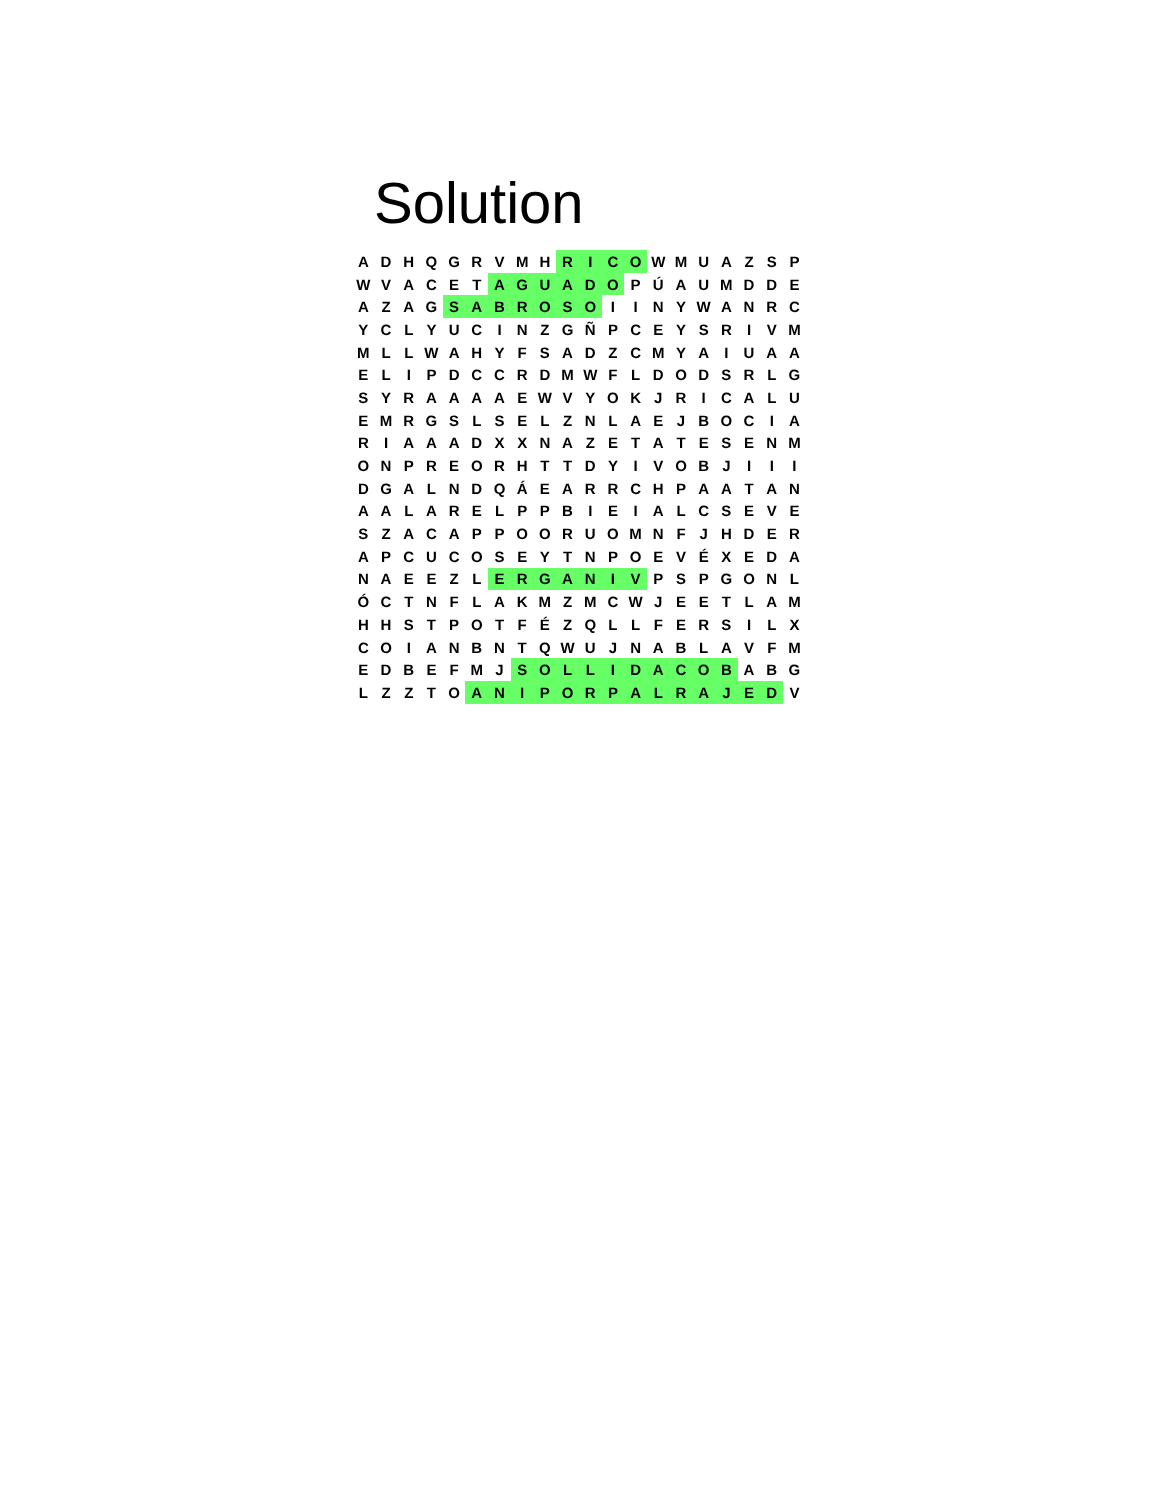Solution
| A | D | H | Q | G | R | V | M | H | R | I | C | O | W | M | U | A | Z | S | P |
| W | V | A | C | E | T | A | G | U | A | D | O | P | Ú | A | U | M | D | D | E |
| A | Z | A | G | S | A | B | R | O | S | O | I | I | N | Y | W | A | N | R | C |
| Y | C | L | Y | U | C | I | N | Z | G | Ñ | P | C | E | Y | S | R | I | V | M |
| M | L | L | W | A | H | Y | F | S | A | D | Z | C | M | Y | A | I | U | A | A |
| E | L | I | P | D | C | C | R | D | M | W | F | L | D | O | D | S | R | L | G |
| S | Y | R | A | A | A | A | E | W | V | Y | O | K | J | R | I | C | A | L | U |
| E | M | R | G | S | L | S | E | L | Z | N | L | A | E | J | B | O | C | I | A |
| R | I | A | A | A | D | X | X | N | A | Z | E | T | A | T | E | S | E | N | M |
| O | N | P | R | E | O | R | H | T | T | D | Y | I | V | O | B | J | I | I | I |
| D | G | A | L | N | D | Q | Á | E | A | R | R | C | H | P | A | A | T | A | N |
| A | A | L | A | R | E | L | P | P | B | I | E | I | A | L | C | S | E | V | E |
| S | Z | A | C | A | P | P | O | O | R | U | O | M | N | F | J | H | D | E | R |
| A | P | C | U | C | O | S | E | Y | T | N | P | O | E | V | É | X | E | D | A |
| N | A | E | E | Z | L | E | R | G | A | N | I | V | P | S | P | G | O | N | L |
| Ó | C | T | N | F | L | A | K | M | Z | M | C | W | J | E | E | T | L | A | M |
| H | H | S | T | P | O | T | F | É | Z | Q | L | L | F | E | R | S | I | L | X |
| C | O | I | A | N | B | N | T | Q | W | U | J | N | A | B | L | A | V | F | M |
| E | D | B | E | F | M | J | S | O | L | L | I | D | A | C | O | B | A | B | G |
| L | Z | Z | T | O | A | N | I | P | O | R | P | A | L | R | A | J | E | D | V |